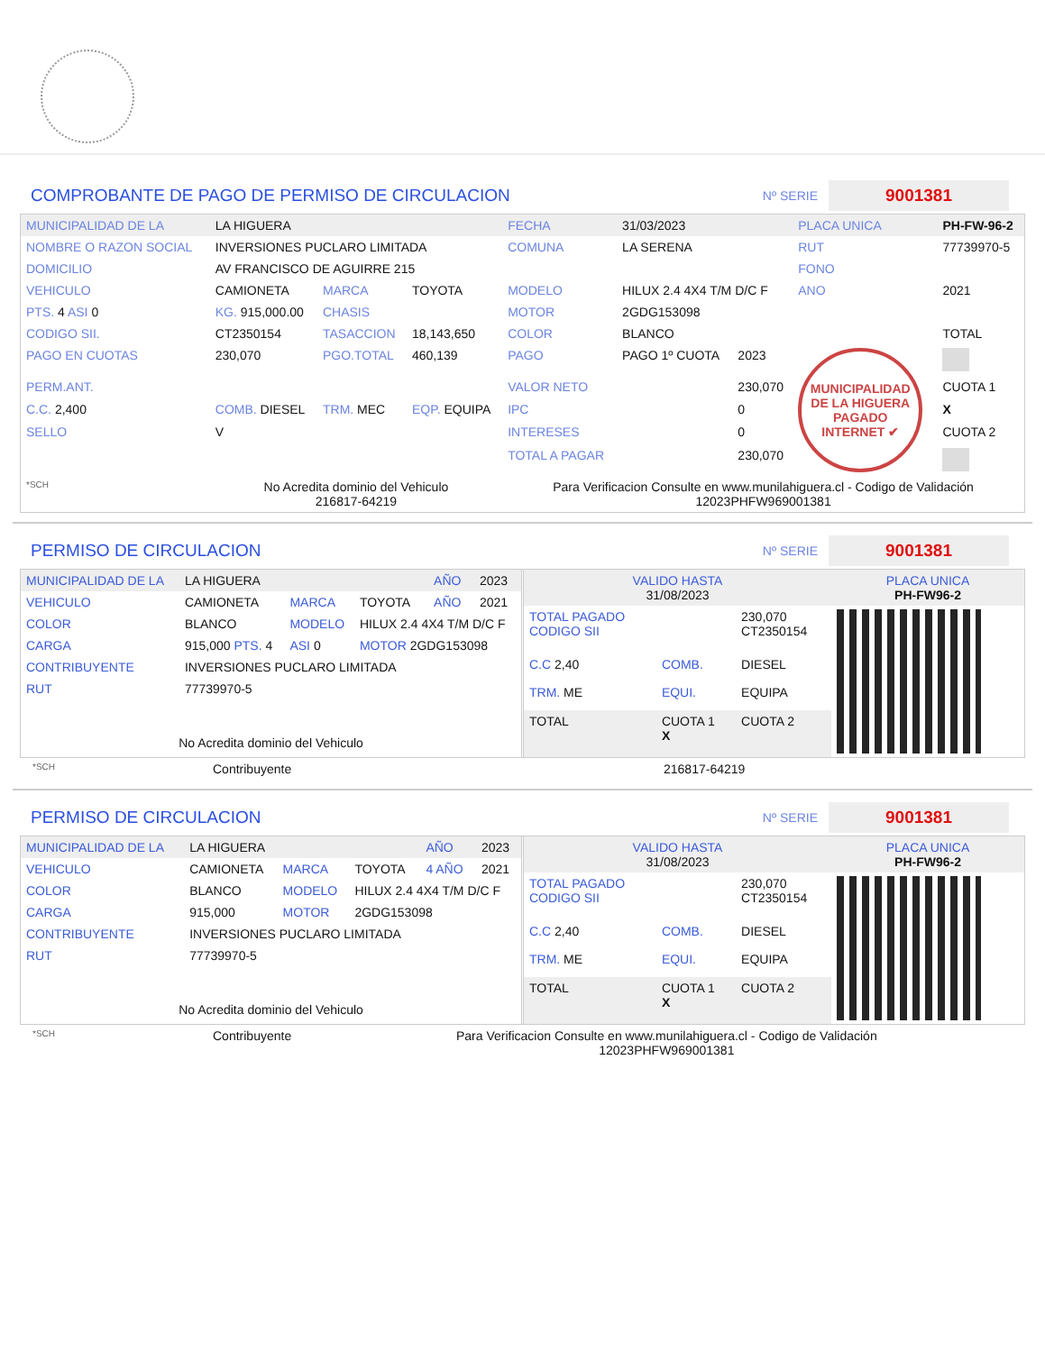COMPROBANTE DE PAGO DE PERMISO DE CIRCULACION
Nº SERIE 9001381
| MUNICIPALIDAD DE LA | LA HIGUERA | | | FECHA | 31/03/2023 | | PLACA UNICA | PH-FW-96-2 |
| NOMBRE O RAZON SOCIAL | INVERSIONES PUCLARO LIMITADA | | | COMUNA | LA SERENA | | RUT | 77739970-5 |
| DOMICILIO | AV FRANCISCO DE AGUIRRE 215 | | | | | | FONO | |
| VEHICULO | CAMIONETA | MARCA | TOYOTA | MODELO | HILUX 2.4 4X4 T/M D/C F | | ANO | 2021 |
| PTS. 4 ASI 0 | KG. 915,000.00 | CHASIS | | MOTOR | 2GDG153098 | | | |
| CODIGO SII. | CT2350154 | TASACCION | 18,143,650 | COLOR | BLANCO | | | TOTAL |
| PAGO EN CUOTAS | 230,070 | PGO.TOTAL | 460,139 | PAGO | PAGO 1º CUOTA | 2023 | MUNICIPALIDAD DE LA HIGUERA PAGADO INTERNET ✔ | |
| PERM.ANT. | | | | VALOR NETO | | 230,070 | | CUOTA 1 |
| C.C. 2,400 | COMB. DIESEL | TRM. MEC | EQP. EQUIPA | IPC | | 0 | | X |
| SELLO | V | | | INTERESES | | 0 | | CUOTA 2 |
| | | | | TOTAL A PAGAR | | 230,070 | | |
| *SCH | No Acredita dominio del Vehiculo 216817-64219 | | | Para Verificacion Consulte en www.munilahiguera.cl - Codigo de Validación 12023PHFW969001381 | | | | |
PERMISO DE CIRCULACION
Nº SERIE 9001381
| MUNICIPALIDAD DE LA | LA HIGUERA | | | AÑO | 2023 |
| VEHICULO | CAMIONETA | MARCA | TOYOTA | AÑO | 2021 |
| COLOR | BLANCO | MODELO | HILUX 2.4 4X4 T/M D/C F | | |
| CARGA | 915,000 PTS. 4 | ASI 0 | MOTOR 2GDG153098 | | |
| CONTRIBUYENTE | INVERSIONES PUCLARO LIMITADA | | | | |
| RUT | 77739970-5 | | | | |
| No Acredita dominio del Vehiculo | | | | | |
| VALIDO HASTA 31/08/2023 | | | PLACA UNICA PH-FW96-2 |
| TOTAL PAGADO CODIGO SII | | 230,070 CT2350154 | |
| C.C 2,40 | COMB. | DIESEL | |
| TRM. ME | EQUI. | EQUIPA | |
| TOTAL | CUOTA 1 X | CUOTA 2 | |
*SCH Contribuyente 216817-64219
PERMISO DE CIRCULACION
Nº SERIE 9001381
| MUNICIPALIDAD DE LA | LA HIGUERA | | | AÑO | 2023 |
| VEHICULO | CAMIONETA | MARCA | TOYOTA | 4 AÑO | 2021 |
| COLOR | BLANCO | MODELO | HILUX 2.4 4X4 T/M D/C F | | |
| CARGA | 915,000 | MOTOR | 2GDG153098 | | |
| CONTRIBUYENTE | INVERSIONES PUCLARO LIMITADA | | | | |
| RUT | 77739970-5 | | | | |
| No Acredita dominio del Vehiculo | | | | | |
| VALIDO HASTA 31/08/2023 | | | PLACA UNICA PH-FW96-2 |
| TOTAL PAGADO CODIGO SII | | 230,070 CT2350154 | |
| C.C 2,40 | COMB. | DIESEL | |
| TRM. ME | EQUI. | EQUIPA | |
| TOTAL | CUOTA 1 X | CUOTA 2 | |
*SCH Contribuyente Para Verificacion Consulte en www.munilahiguera.cl - Codigo de Validación
12023PHFW969001381